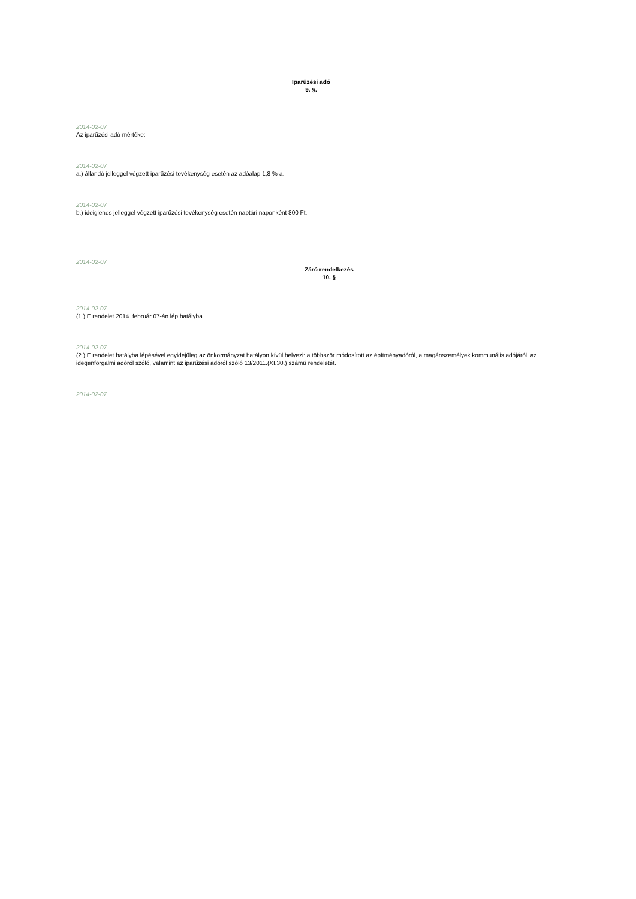Iparűzési adó
9. §.
2014-02-07
Az iparűzési adó mértéke:
2014-02-07
a.) állandó jelleggel végzett iparűzési tevékenység esetén az adóalap 1,8 %-a.
2014-02-07
b.) ideiglenes jelleggel végzett iparűzési tevékenység esetén naptári naponként 800 Ft.
2014-02-07
Záró rendelkezés
10. §
2014-02-07
(1.) E rendelet 2014. február 07-án lép hatályba.
2014-02-07
(2.) E rendelet hatályba lépésével egyidejűleg az önkormányzat hatályon kívül helyezi: a többször módosított az építményadóról, a magánszemélyek kommunális adójáról, az idegenforgalmi adóról szóló, valamint az iparűzési adóról szóló 13/2011.(XI.30.) számú rendeletét.
2014-02-07